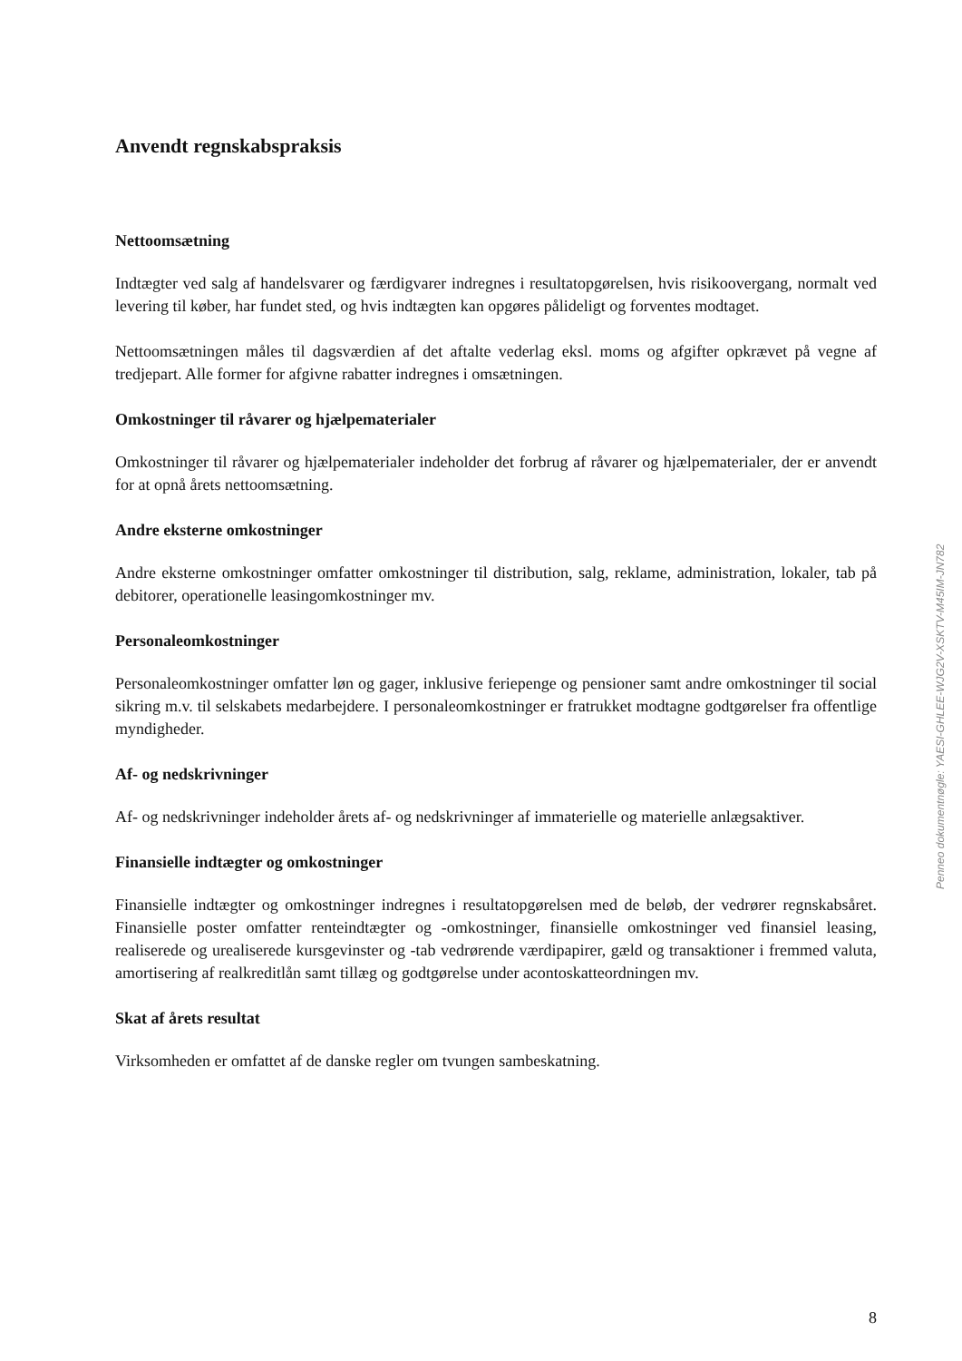Anvendt regnskabspraksis
Nettoomsætning
Indtægter ved salg af handelsvarer og færdigvarer indregnes i resultatopgørelsen, hvis risikoovergang, normalt ved levering til køber, har fundet sted, og hvis indtægten kan opgøres pålideligt og forventes modtaget.
Nettoomsætningen måles til dagsværdien af det aftalte vederlag eksl. moms og afgifter opkrævet på vegne af tredjepart. Alle former for afgivne rabatter indregnes i omsætningen.
Omkostninger til råvarer og hjælpematerialer
Omkostninger til råvarer og hjælpematerialer indeholder det forbrug af råvarer og hjælpematerialer, der er anvendt for at opnå årets nettoomsætning.
Andre eksterne omkostninger
Andre eksterne omkostninger omfatter omkostninger til distribution, salg, reklame, administration, lokaler, tab på debitorer, operationelle leasingomkostninger mv.
Personaleomkostninger
Personaleomkostninger omfatter løn og gager, inklusive feriepenge og pensioner samt andre omkostninger til social sikring m.v. til selskabets medarbejdere. I personaleomkostninger er fratrukket modtagne godtgørelser fra offentlige myndigheder.
Af- og nedskrivninger
Af- og nedskrivninger indeholder årets af- og nedskrivninger af immaterielle og materielle anlægsaktiver.
Finansielle indtægter og omkostninger
Finansielle indtægter og omkostninger indregnes i resultatopgørelsen med de beløb, der vedrører regnskabsåret. Finansielle poster omfatter renteindtægter og -omkostninger, finansielle omkostninger ved finansiel leasing, realiserede og urealiserede kursgevinster og -tab vedrørende værdipapirer, gæld og transaktioner i fremmed valuta, amortisering af realkreditlån samt tillæg og godtgørelse under acontoskatteordningen mv.
Skat af årets resultat
Virksomheden er omfattet af de danske regler om tvungen sambeskatning.
Penneo dokumentnøgle: YAESI-GHLEE-WJG2V-XSKTV-M45IM-JN782
8